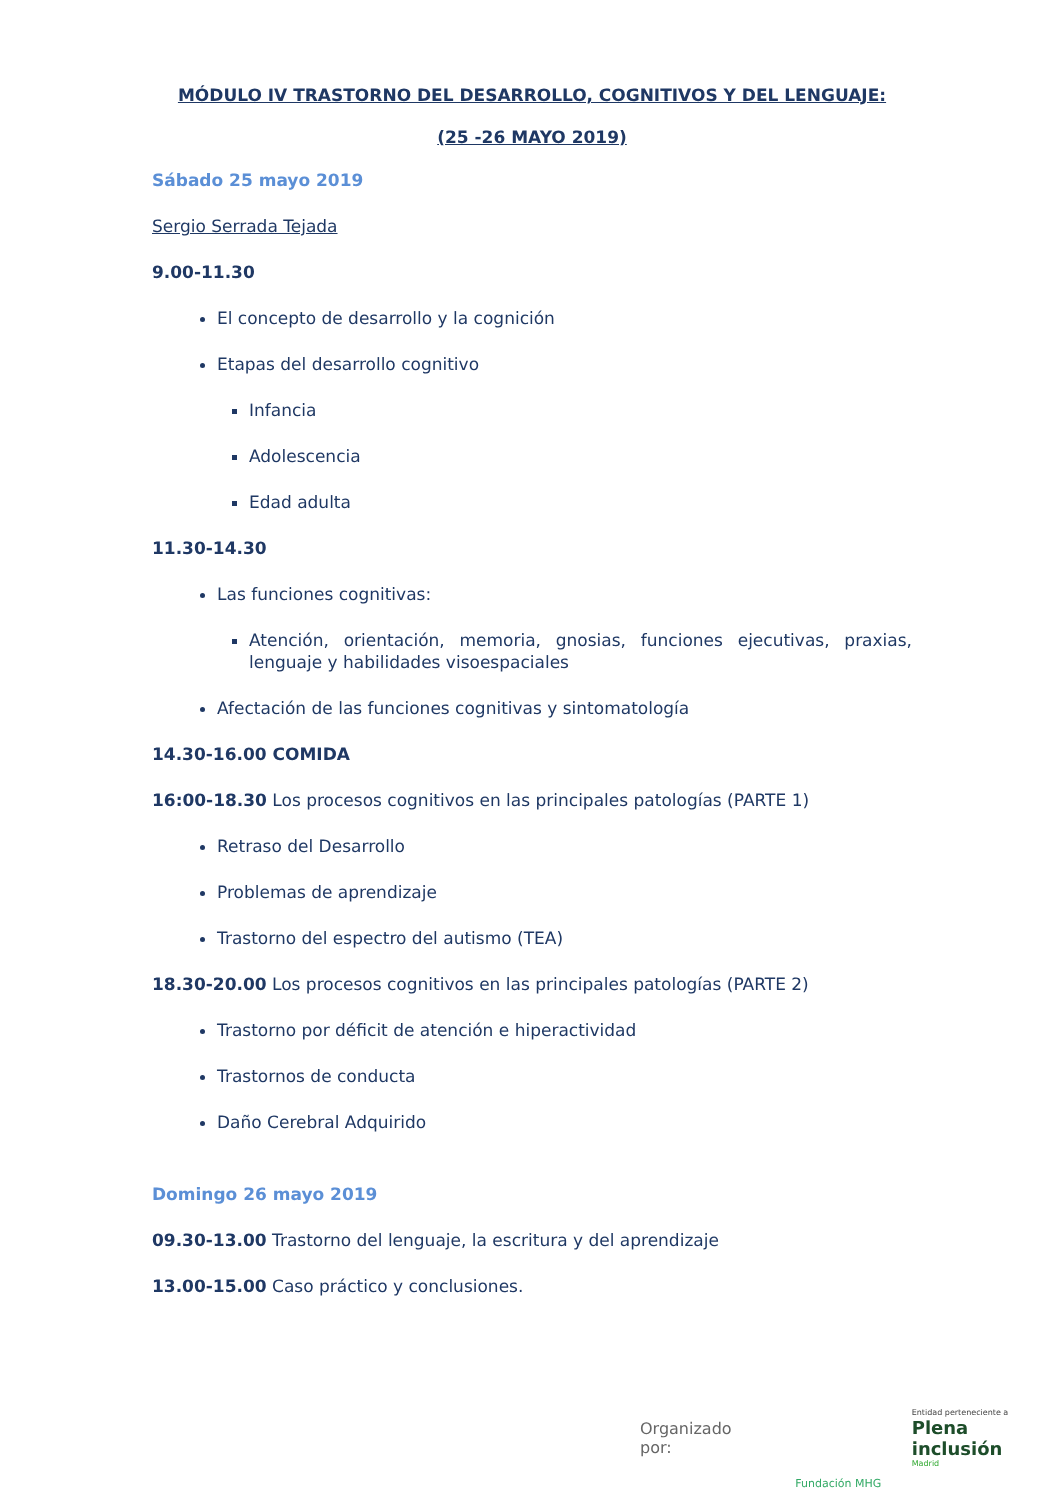MÓDULO IV TRASTORNO DEL DESARROLLO, COGNITIVOS Y DEL LENGUAJE:
(25 -26 MAYO 2019)
Sábado 25 mayo 2019
Sergio Serrada Tejada
9.00-11.30
El concepto de desarrollo y la cognición
Etapas del desarrollo cognitivo
Infancia
Adolescencia
Edad adulta
11.30-14.30
Las funciones cognitivas:
Atención, orientación, memoria, gnosias, funciones ejecutivas, praxias, lenguaje y habilidades visoespaciales
Afectación de las funciones cognitivas y sintomatología
14.30-16.00 COMIDA
16:00-18.30 Los procesos cognitivos en las principales patologías (PARTE 1)
Retraso del Desarrollo
Problemas de aprendizaje
Trastorno del espectro del autismo (TEA)
18.30-20.00 Los procesos cognitivos en las principales patologías (PARTE 2)
Trastorno por déficit de atención e hiperactividad
Trastornos de conducta
Daño Cerebral Adquirido
Domingo 26 mayo 2019
09.30-13.00 Trastorno del lenguaje, la escritura y del aprendizaje
13.00-15.00 Caso práctico y conclusiones.
Organizado por:
Fundación MHG
Entidad perteneciente a
Plena inclusión
Madrid